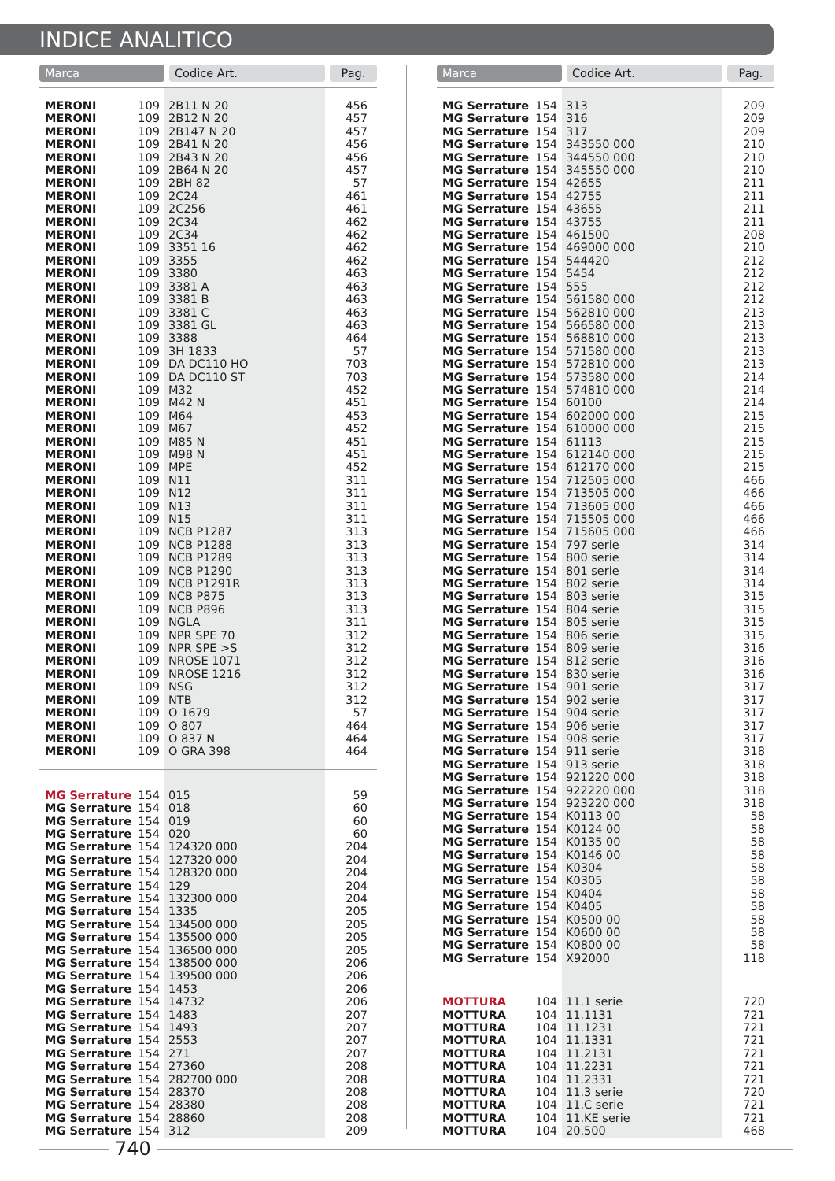INDICE ANALITICO
| Marca | | Codice Art. | Pag. |
| --- | --- | --- | --- |
| MERONI | 109 | 2B11 N 20 | 456 |
| MERONI | 109 | 2B12 N 20 | 457 |
| MERONI | 109 | 2B147 N 20 | 457 |
| MERONI | 109 | 2B41 N 20 | 456 |
| MERONI | 109 | 2B43 N 20 | 456 |
| MERONI | 109 | 2B64 N 20 | 457 |
| MERONI | 109 | 2BH 82 | 57 |
| MERONI | 109 | 2C24 | 461 |
| MERONI | 109 | 2C256 | 461 |
| MERONI | 109 | 2C34 | 462 |
| MERONI | 109 | 2C34 | 462 |
| MERONI | 109 | 3351 16 | 462 |
| MERONI | 109 | 3355 | 462 |
| MERONI | 109 | 3380 | 463 |
| MERONI | 109 | 3381 A | 463 |
| MERONI | 109 | 3381 B | 463 |
| MERONI | 109 | 3381 C | 463 |
| MERONI | 109 | 3381 GL | 463 |
| MERONI | 109 | 3388 | 464 |
| MERONI | 109 | 3H 1833 | 57 |
| MERONI | 109 | DA DC110 HO | 703 |
| MERONI | 109 | DA DC110 ST | 703 |
| MERONI | 109 | M32 | 452 |
| MERONI | 109 | M42 N | 451 |
| MERONI | 109 | M64 | 453 |
| MERONI | 109 | M67 | 452 |
| MERONI | 109 | M85 N | 451 |
| MERONI | 109 | M98 N | 451 |
| MERONI | 109 | MPE | 452 |
| MERONI | 109 | N11 | 311 |
| MERONI | 109 | N12 | 311 |
| MERONI | 109 | N13 | 311 |
| MERONI | 109 | N15 | 311 |
| MERONI | 109 | NCB P1287 | 313 |
| MERONI | 109 | NCB P1288 | 313 |
| MERONI | 109 | NCB P1289 | 313 |
| MERONI | 109 | NCB P1290 | 313 |
| MERONI | 109 | NCB P1291R | 313 |
| MERONI | 109 | NCB P875 | 313 |
| MERONI | 109 | NCB P896 | 313 |
| MERONI | 109 | NGLA | 311 |
| MERONI | 109 | NPR SPE 70 | 312 |
| MERONI | 109 | NPR SPE >S | 312 |
| MERONI | 109 | NROSE 1071 | 312 |
| MERONI | 109 | NROSE 1216 | 312 |
| MERONI | 109 | NSG | 312 |
| MERONI | 109 | NTB | 312 |
| MERONI | 109 | O 1679 | 57 |
| MERONI | 109 | O 807 | 464 |
| MERONI | 109 | O 837 N | 464 |
| MERONI | 109 | O GRA 398 | 464 |
| MG Serrature | 154 | 015 | 59 |
| MG Serrature | 154 | 018 | 60 |
| MG Serrature | 154 | 019 | 60 |
| MG Serrature | 154 | 020 | 60 |
| MG Serrature | 154 | 124320 000 | 204 |
| MG Serrature | 154 | 127320 000 | 204 |
| MG Serrature | 154 | 128320 000 | 204 |
| MG Serrature | 154 | 129 | 204 |
| MG Serrature | 154 | 132300 000 | 204 |
| MG Serrature | 154 | 1335 | 205 |
| MG Serrature | 154 | 134500 000 | 205 |
| MG Serrature | 154 | 135500 000 | 205 |
| MG Serrature | 154 | 136500 000 | 205 |
| MG Serrature | 154 | 138500 000 | 206 |
| MG Serrature | 154 | 139500 000 | 206 |
| MG Serrature | 154 | 1453 | 206 |
| MG Serrature | 154 | 14732 | 206 |
| MG Serrature | 154 | 1483 | 207 |
| MG Serrature | 154 | 1493 | 207 |
| MG Serrature | 154 | 2553 | 207 |
| MG Serrature | 154 | 271 | 207 |
| MG Serrature | 154 | 27360 | 208 |
| MG Serrature | 154 | 282700 000 | 208 |
| MG Serrature | 154 | 28370 | 208 |
| MG Serrature | 154 | 28380 | 208 |
| MG Serrature | 154 | 28860 | 208 |
| MG Serrature | 154 | 312 | 209 |
| Marca | | Codice Art. | Pag. |
| --- | --- | --- | --- |
| MG Serrature | 154 | 313 | 209 |
| MG Serrature | 154 | 316 | 209 |
| MG Serrature | 154 | 317 | 209 |
| MG Serrature | 154 | 343550 000 | 210 |
| MG Serrature | 154 | 344550 000 | 210 |
| MG Serrature | 154 | 345550 000 | 210 |
| MG Serrature | 154 | 42655 | 211 |
| MG Serrature | 154 | 42755 | 211 |
| MG Serrature | 154 | 43655 | 211 |
| MG Serrature | 154 | 43755 | 211 |
| MG Serrature | 154 | 461500 | 208 |
| MG Serrature | 154 | 469000 000 | 210 |
| MG Serrature | 154 | 544420 | 212 |
| MG Serrature | 154 | 5454 | 212 |
| MG Serrature | 154 | 555 | 212 |
| MG Serrature | 154 | 561580 000 | 212 |
| MG Serrature | 154 | 562810 000 | 213 |
| MG Serrature | 154 | 566580 000 | 213 |
| MG Serrature | 154 | 568810 000 | 213 |
| MG Serrature | 154 | 571580 000 | 213 |
| MG Serrature | 154 | 572810 000 | 213 |
| MG Serrature | 154 | 573580 000 | 214 |
| MG Serrature | 154 | 574810 000 | 214 |
| MG Serrature | 154 | 60100 | 214 |
| MG Serrature | 154 | 602000 000 | 215 |
| MG Serrature | 154 | 610000 000 | 215 |
| MG Serrature | 154 | 61113 | 215 |
| MG Serrature | 154 | 612140 000 | 215 |
| MG Serrature | 154 | 612170 000 | 215 |
| MG Serrature | 154 | 712505 000 | 466 |
| MG Serrature | 154 | 713505 000 | 466 |
| MG Serrature | 154 | 713605 000 | 466 |
| MG Serrature | 154 | 715505 000 | 466 |
| MG Serrature | 154 | 715605 000 | 466 |
| MG Serrature | 154 | 797 serie | 314 |
| MG Serrature | 154 | 800 serie | 314 |
| MG Serrature | 154 | 801 serie | 314 |
| MG Serrature | 154 | 802 serie | 314 |
| MG Serrature | 154 | 803 serie | 315 |
| MG Serrature | 154 | 804 serie | 315 |
| MG Serrature | 154 | 805 serie | 315 |
| MG Serrature | 154 | 806 serie | 315 |
| MG Serrature | 154 | 809 serie | 316 |
| MG Serrature | 154 | 812 serie | 316 |
| MG Serrature | 154 | 830 serie | 316 |
| MG Serrature | 154 | 901 serie | 317 |
| MG Serrature | 154 | 902 serie | 317 |
| MG Serrature | 154 | 904 serie | 317 |
| MG Serrature | 154 | 906 serie | 317 |
| MG Serrature | 154 | 908 serie | 317 |
| MG Serrature | 154 | 911 serie | 318 |
| MG Serrature | 154 | 913 serie | 318 |
| MG Serrature | 154 | 921220 000 | 318 |
| MG Serrature | 154 | 922220 000 | 318 |
| MG Serrature | 154 | 923220 000 | 318 |
| MG Serrature | 154 | K0113 00 | 58 |
| MG Serrature | 154 | K0124 00 | 58 |
| MG Serrature | 154 | K0135 00 | 58 |
| MG Serrature | 154 | K0146 00 | 58 |
| MG Serrature | 154 | K0304 | 58 |
| MG Serrature | 154 | K0305 | 58 |
| MG Serrature | 154 | K0404 | 58 |
| MG Serrature | 154 | K0405 | 58 |
| MG Serrature | 154 | K0500 00 | 58 |
| MG Serrature | 154 | K0600 00 | 58 |
| MG Serrature | 154 | K0800 00 | 58 |
| MG Serrature | 154 | X92000 | 118 |
| MOTTURA | 104 | 11.1 serie | 720 |
| MOTTURA | 104 | 11.1131 | 721 |
| MOTTURA | 104 | 11.1231 | 721 |
| MOTTURA | 104 | 11.1331 | 721 |
| MOTTURA | 104 | 11.2131 | 721 |
| MOTTURA | 104 | 11.2231 | 721 |
| MOTTURA | 104 | 11.2331 | 721 |
| MOTTURA | 104 | 11.3 serie | 720 |
| MOTTURA | 104 | 11.C serie | 721 |
| MOTTURA | 104 | 11.KE serie | 721 |
| MOTTURA | 104 | 20.500 | 468 |
740